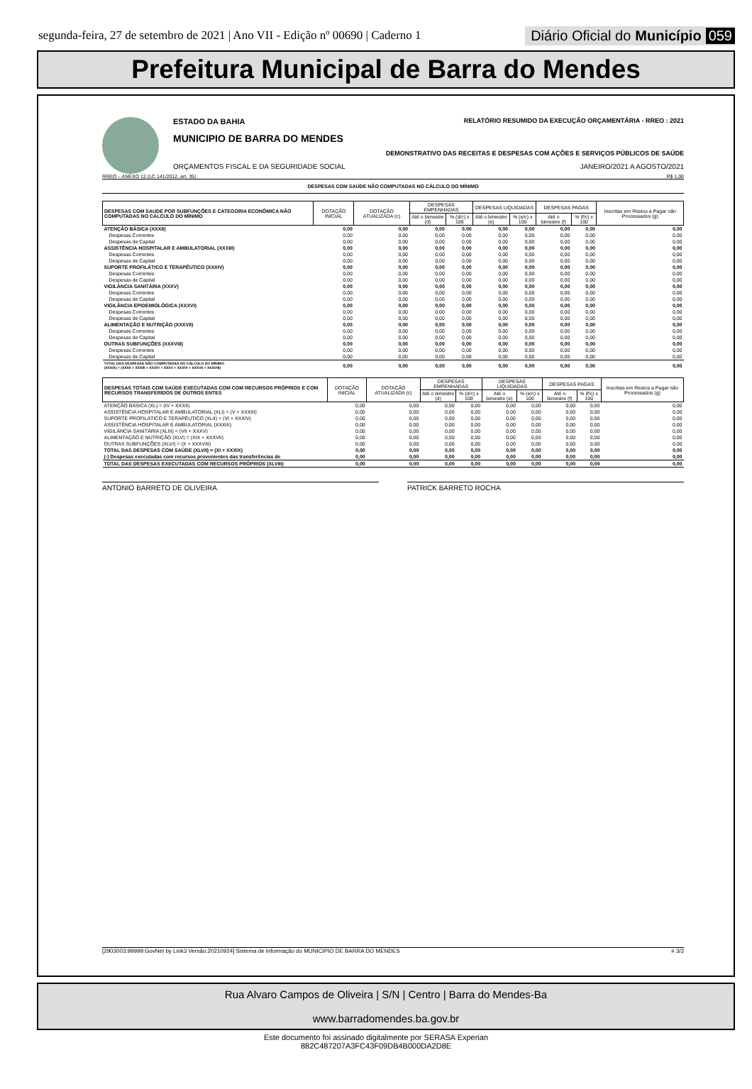segunda-feira, 27 de setembro de 2021 | Ano VII - Edição nº 00690 | Caderno 1
Diário Oficial do Município 059
Prefeitura Municipal de Barra do Mendes
ESTADO DA BAHIA RELATÓRIO RESUMIDO DA EXECUÇÃO ORÇAMENTÁRIA - RREO : 2021
MUNICIPIO DE BARRA DO MENDES
DEMONSTRATIVO DAS RECEITAS E DESPESAS COM AÇÕES E SERVIÇOS PÚBLICOS DE SAÚDE
ORÇAMENTOS FISCAL E DA SEGURIDADE SOCIAL JANEIRO/2021 A AGOSTO/2021
RREO – ANEXO 12 (LC 141/2012, art. 35) R$ 1,00
DESPESAS COM SAÚDE NÃO COMPUTADAS NO CÁLCULO DO MÍNIMO
| DESPESAS COM SAUDE POR SUBFUNÇÕES E CATEGORIA ECONÔMICA NÃO COMPUTADAS NO CÁLCULO DO MÍNIMO | DOTAÇÃO INICIAL | DOTAÇÃO ATUALIZADA (c) | DESPESAS EMPENHADAS | | DESPESAS LIQUIDADAS | | DESPESAS PAGAS | | Inscritas em Restos a Pagar não Processados (g) |
| --- | --- | --- | --- | --- | --- | --- | --- | --- | --- |
| | | | Até o bimestre (d) | % (d/c) x 100 | Até o bimestre (e) | % (e/c) x 100 | Até o bimestre (f) | % (f/c) x 100 | |
| ATENÇÃO BÁSICA (XXXII) | 0,00 | 0,00 | 0,00 | 0,00 | 0,00 | 0,00 | 0,00 | 0,00 | 0,00 |
| Despesas Correntes | 0,00 | 0,00 | 0,00 | 0,00 | 0,00 | 0,00 | 0,00 | 0,00 | 0,00 |
| Despesas de Capital | 0,00 | 0,00 | 0,00 | 0,00 | 0,00 | 0,00 | 0,00 | 0,00 | 0,00 |
| ASSISTÊNCIA HOSPITALAR E AMBULATORIAL (XXXIII) | 0,00 | 0,00 | 0,00 | 0,00 | 0,00 | 0,00 | 0,00 | 0,00 | 0,00 |
| Despesas Correntes | 0,00 | 0,00 | 0,00 | 0,00 | 0,00 | 0,00 | 0,00 | 0,00 | 0,00 |
| Despesas de Capital | 0,00 | 0,00 | 0,00 | 0,00 | 0,00 | 0,00 | 0,00 | 0,00 | 0,00 |
| SUPORTE PROFILÁTICO E TERAPÊUTICO (XXXIV) | 0,00 | 0,00 | 0,00 | 0,00 | 0,00 | 0,00 | 0,00 | 0,00 | 0,00 |
| Despesas Correntes | 0,00 | 0,00 | 0,00 | 0,00 | 0,00 | 0,00 | 0,00 | 0,00 | 0,00 |
| Despesas de Capital | 0,00 | 0,00 | 0,00 | 0,00 | 0,00 | 0,00 | 0,00 | 0,00 | 0,00 |
| VIGILÂNCIA SANITÁRIA (XXXV) | 0,00 | 0,00 | 0,00 | 0,00 | 0,00 | 0,00 | 0,00 | 0,00 | 0,00 |
| Despesas Correntes | 0,00 | 0,00 | 0,00 | 0,00 | 0,00 | 0,00 | 0,00 | 0,00 | 0,00 |
| Despesas de Capital | 0,00 | 0,00 | 0,00 | 0,00 | 0,00 | 0,00 | 0,00 | 0,00 | 0,00 |
| VIGILÂNCIA EPIDEMIOLÓGICA (XXXVI) | 0,00 | 0,00 | 0,00 | 0,00 | 0,00 | 0,00 | 0,00 | 0,00 | 0,00 |
| Despesas Correntes | 0,00 | 0,00 | 0,00 | 0,00 | 0,00 | 0,00 | 0,00 | 0,00 | 0,00 |
| Despesas de Capital | 0,00 | 0,00 | 0,00 | 0,00 | 0,00 | 0,00 | 0,00 | 0,00 | 0,00 |
| ALIMENTAÇÃO E NUTRIÇÃO (XXXVII) | 0,00 | 0,00 | 0,00 | 0,00 | 0,00 | 0,00 | 0,00 | 0,00 | 0,00 |
| Despesas Correntes | 0,00 | 0,00 | 0,00 | 0,00 | 0,00 | 0,00 | 0,00 | 0,00 | 0,00 |
| Despesas de Capital | 0,00 | 0,00 | 0,00 | 0,00 | 0,00 | 0,00 | 0,00 | 0,00 | 0,00 |
| OUTRAS SUBFUNÇÕES (XXXVIII) | 0,00 | 0,00 | 0,00 | 0,00 | 0,00 | 0,00 | 0,00 | 0,00 | 0,00 |
| Despesas Correntes | 0,00 | 0,00 | 0,00 | 0,00 | 0,00 | 0,00 | 0,00 | 0,00 | 0,00 |
| Despesas de Capital | 0,00 | 0,00 | 0,00 | 0,00 | 0,00 | 0,00 | 0,00 | 0,00 | 0,00 |
| TOTAL DAS DESPESAS NÃO COMPUTADAS NO CÁLCULO DO MÍNIMO (XXXIX) = (XXXII + XXXIII + XXXIV + XXXV + XXXVI + XXXVII + XXXVIII) | 0,00 | 0,00 | 0,00 | 0,00 | 0,00 | 0,00 | 0,00 | 0,00 | 0,00 |
| DESPESAS TOTAIS COM SAÚDE EXECUTADAS COM COM RECURSOS PRÓPRIOS E COM RECURSOS TRANSFERIDOS DE OUTROS ENTES | DOTAÇÃO INICIAL | DOTAÇÃO ATUALIZADA (c) | DESPESAS EMPENHADAS | | DESPESAS LIQUIDADAS | | DESPESAS PAGAS | | Inscritas em Restos a Pagar não Processados (g) |
| --- | --- | --- | --- | --- | --- | --- | --- | --- | --- |
| | | | Até o bimestre (d) | % (d/c) x 100 | Até o bimestre (e) | % (e/c) x 100 | Até o bimestre (f) | % (f/c) x 100 | |
| ATENÇÃO BÁSICA (XL) = (IV + XXXII) | 0,00 | 0,00 | 0,00 | 0,00 | 0,00 | 0,00 | 0,00 | 0,00 | 0,00 |
| ASSISTÊNCIA HOSPITALAR E AMBULATORIAL (XLI) = (V + XXXIII) | 0,00 | 0,00 | 0,00 | 0,00 | 0,00 | 0,00 | 0,00 | 0,00 | 0,00 |
| SUPORTE PROFILÁTICO E TERAPÊUTICO (XLII) = (VI + XXXIV) | 0,00 | 0,00 | 0,00 | 0,00 | 0,00 | 0,00 | 0,00 | 0,00 | 0,00 |
| ASSISTÊNCIA HOSPITALAR E AMBULATORIAL (XXXIII) | 0,00 | 0,00 | 0,00 | 0,00 | 0,00 | 0,00 | 0,00 | 0,00 | 0,00 |
| VIGILÂNCIA SANITÁRIA (XLIII) = (VII + XXXV) | 0,00 | 0,00 | 0,00 | 0,00 | 0,00 | 0,00 | 0,00 | 0,00 | 0,00 |
| ALIMENTAÇÃO E NUTRIÇÃO (XLV) = (XIX + XXXVII) | 0,00 | 0,00 | 0,00 | 0,00 | 0,00 | 0,00 | 0,00 | 0,00 | 0,00 |
| OUTRAS SUBFUNÇÕES (XLVI) = (X + XXXVIII) | 0,00 | 0,00 | 0,00 | 0,00 | 0,00 | 0,00 | 0,00 | 0,00 | 0,00 |
| TOTAL DAS DESPESAS COM SAÚDE (XLVII) = (XI + XXXIX) | 0,00 | 0,00 | 0,00 | 0,00 | 0,00 | 0,00 | 0,00 | 0,00 | 0,00 |
| (-) Despesas executadas com recursos provenientes das transferências de | 0,00 | 0,00 | 0,00 | 0,00 | 0,00 | 0,00 | 0,00 | 0,00 | 0,00 |
| TOTAL DAS DESPESAS EXECUTADAS COM RECURSOS PRÓPRIOS (XLVIII) | 0,00 | 0,00 | 0,00 | 0,00 | 0,00 | 0,00 | 0,00 | 0,00 | 0,00 |
ANTONIO BARRETO DE OLIVEIRA PATRICK BARRETO ROCHA
[2903003:99999:GovNet by Link3 Versão:20210924] Sistema de Informação do MUNICIPIO DE BARRA DO MENDES # 3/3
Rua Alvaro Campos de Oliveira | S/N | Centro | Barra do Mendes-Ba
www.barradomendes.ba.gov.br
Este documento foi assinado digitalmente por SERASA Experian
882C487207A3FC43F09DB4B000DA2D8E